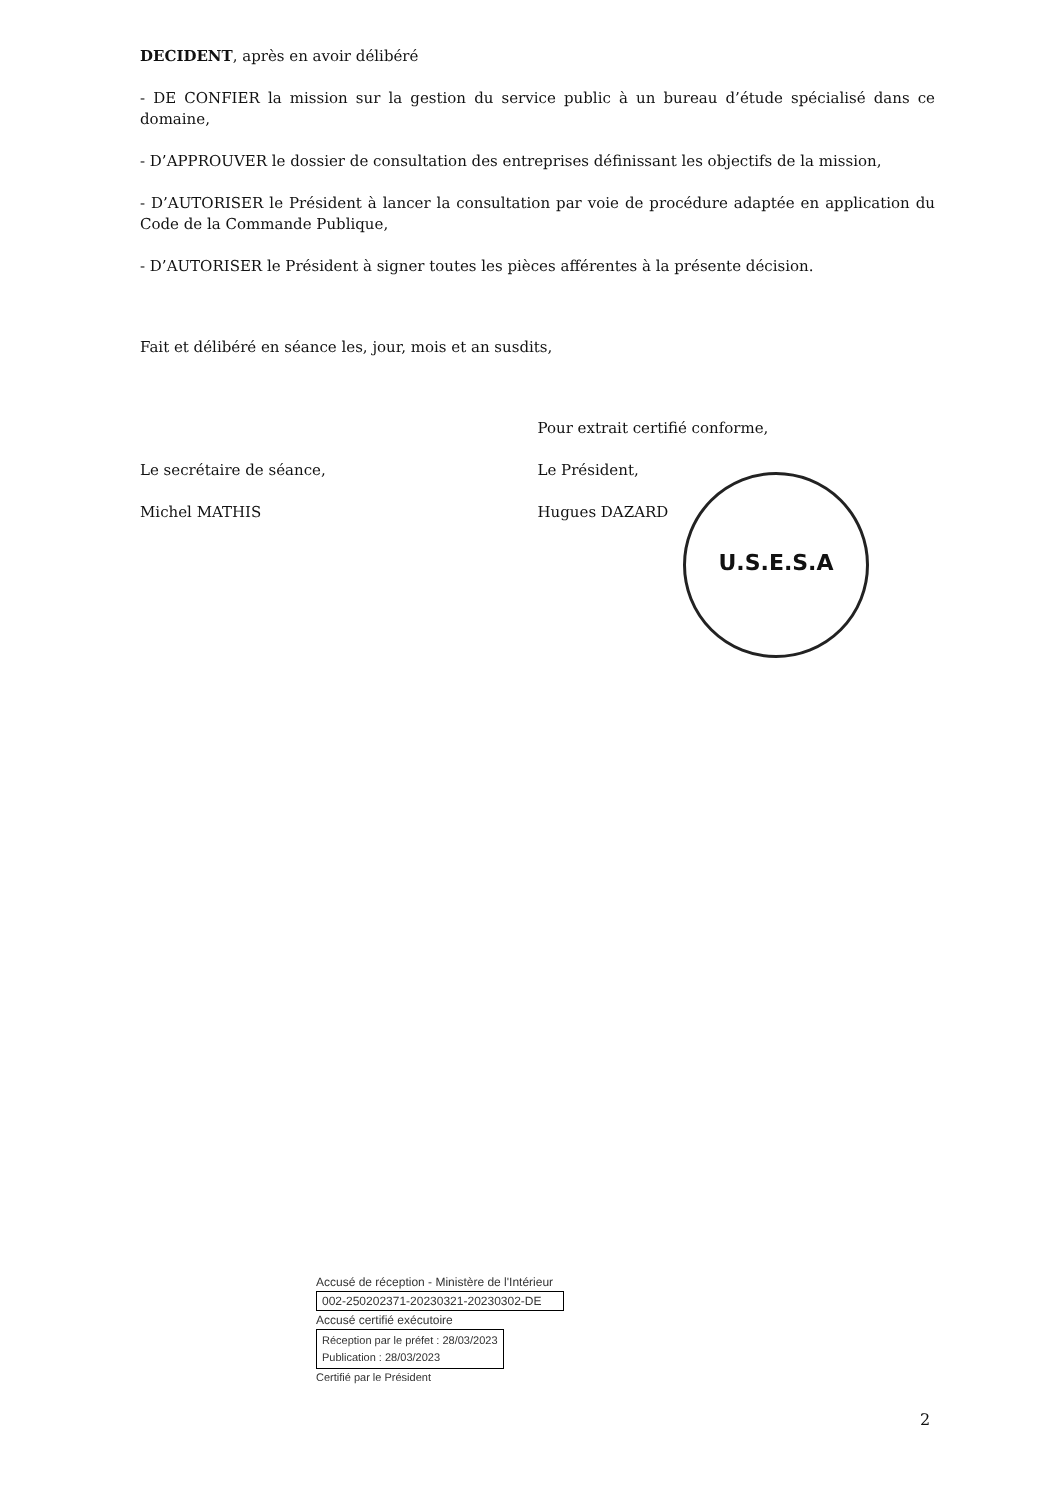DECIDENT, après en avoir délibéré
- DE CONFIER la mission sur la gestion du service public à un bureau d’étude spécialisé dans ce domaine,
- D’APPROUVER le dossier de consultation des entreprises définissant les objectifs de la mission,
- D’AUTORISER le Président à lancer la consultation par voie de procédure adaptée en application du Code de la Commande Publique,
- D’AUTORISER le Président à signer toutes les pièces afférentes à la présente décision.
Fait et délibéré en séance les, jour, mois et an susdits,
Le secrétaire de séance,
Michel MATHIS
Pour extrait certifié conforme,
Le Président,
Hugues DAZARD
U.S.E.S.A
Accusé de réception - Ministère de l'Intérieur
002-250202371-20230321-20230302-DE
Accusé certifié exécutoire
Réception par le préfet : 28/03/2023
Publication : 28/03/2023
Certifié par le Président
2